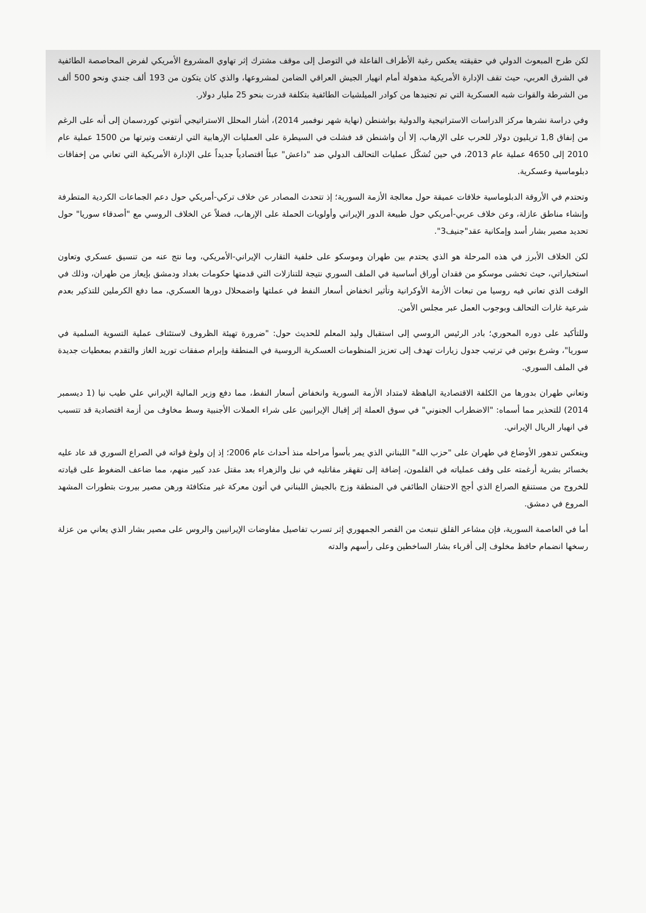لكن طرح المبعوث الدولي في حقيقته يعكس رغبة الأطراف الفاعلة في التوصل إلى موقف مشترك إثر تهاوي المشروع الأمريكي لفرض المحاصصة الطائفية في الشرق العربي، حيث تقف الإدارة الأمريكية مذهولة أمام انهيار الجيش العراقي الضامن لمشروعها، والذي كان يتكون من 193 ألف جندي ونحو 500 ألف من الشرطة والقوات شبه العسكرية التي تم تجنيدها من كوادر الميلشيات الطائفية بتكلفة قدرت بنحو 25 مليار دولار.
وفي دراسة نشرها مركز الدراسات الاستراتيجية والدولية بواشنطن (نهاية شهر نوفمبر 2014)، أشار المحلل الاستراتيجي أنتوني كوردسمان إلى أنه على الرغم من إنفاق 1,8 تريليون دولار للحرب على الإرهاب، إلا أن واشنطن قد فشلت في السيطرة على العمليات الإرهابية التي ارتفعت وتيرتها من 1500 عملية عام 2010 إلى 4650 عملية عام 2013، في حين تُشكّل عمليات التحالف الدولي ضد "داعش" عبئاً اقتصادياً جديداً على الإدارة الأمريكية التي تعاني من إخفاقات دبلوماسية وعسكرية.
وتحتدم في الأروقة الدبلوماسية خلافات عميقة حول معالجة الأزمة السورية؛ إذ تتحدث المصادر عن خلاف تركي-أمريكي حول دعم الجماعات الكردية المتطرفة وإنشاء مناطق عازلة، وعن خلاف عربي-أمريكي حول طبيعة الدور الإيراني وأولويات الحملة على الإرهاب، فضلاً عن الخلاف الروسي مع "أصدقاء سوريا" حول تحديد مصير بشار أسد وإمكانية عقد"جنيف3".
لكن الخلاف الأبرز في هذه المرحلة هو الذي يحتدم بين طهران وموسكو على خلفية التقارب الإيراني-الأمريكي، وما نتج عنه من تنسيق عسكري وتعاون استخباراتي، حيث تخشى موسكو من فقدان أوراق أساسية في الملف السوري نتيجة للتنازلات التي قدمتها حكومات بغداد ودمشق بإيعاز من طهران، وذلك في الوقت الذي تعاني فيه روسيا من تبعات الأزمة الأوكرانية وتأثير انخفاض أسعار النفط في عملتها واضمحلال دورها العسكري، مما دفع الكرملين للتذكير بعدم شرعية غارات التحالف وبوجوب العمل عبر مجلس الأمن.
وللتأكيد على دوره المحوري؛ بادر الرئيس الروسي إلى استقبال وليد المعلم للحديث حول: "ضرورة تهيئة الظروف لاستئناف عملية التسوية السلمية في سوريا"، وشرع بوتين في ترتيب جدول زيارات تهدف إلى تعزيز المنظومات العسكرية الروسية في المنطقة وإبرام صفقات توريد الغاز والتقدم بمعطيات جديدة في الملف السوري.
وتعاني طهران بدورها من الكلفة الاقتصادية الباهظة لامتداد الأزمة السورية وانخفاض أسعار النفط، مما دفع وزير المالية الإيراني علي طيب نيا (1 ديسمبر 2014) للتحذير مما أسماه: "الاضطراب الجنوني" في سوق العملة إثر إقبال الإيرانيين على شراء العملات الأجنبية وسط مخاوف من أزمة اقتصادية قد تتسبب في انهيار الريال الإيراني.
وينعكس تدهور الأوضاع في طهران على "حزب الله" اللبناني الذي يمر بأسوأ مراحله منذ أحداث عام 2006؛ إذ إن ولوغ قواته في الصراع السوري قد عاد عليه بخسائر بشرية أرغمته على وقف عملياته في القلمون، إضافة إلى تقهقر مقاتليه في نبل والزهراء بعد مقتل عدد كبير منهم، مما ضاعف الضغوط على قيادته للخروج من مستنقع الصراع الذي أجج الاحتقان الطائفي في المنطقة وزج بالجيش اللبناني في أتون معركة غير متكافئة ورهن مصير بيروت بتطورات المشهد المروع في دمشق.
أما في العاصمة السورية، فإن مشاعر القلق تنبعث من القصر الجمهوري إثر تسرب تفاصيل مفاوضات الإيرانيين والروس على مصير بشار الذي يعاني من عزلة رسخها انضمام حافظ مخلوف إلى أقرباء بشار الساخطين وعلى رأسهم والدته